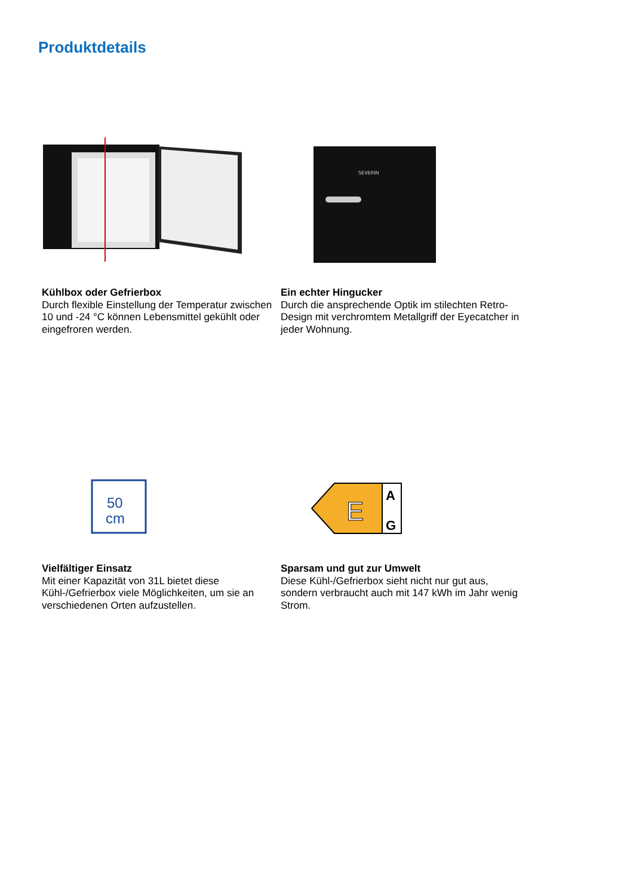Produktdetails
Kühlbox oder Gefrierbox
Durch flexible Einstellung der Temperatur zwischen 10 und -24 °C können Lebensmittel gekühlt oder eingefroren werden.
SEVERIN
Ein echter Hingucker
Durch die ansprechende Optik im stilechten Retro-Design mit verchromtem Metallgriff der Eyecatcher in jeder Wohnung.
50
cm
Vielfältiger Einsatz
Mit einer Kapazität von 31L bietet diese Kühl-/Gefrierbox viele Möglichkeiten, um sie an verschiedenen Orten aufzustellen.
E
A
G
Sparsam und gut zur Umwelt
Diese Kühl-/Gefrierbox sieht nicht nur gut aus, sondern verbraucht auch mit 147 kWh im Jahr wenig Strom.